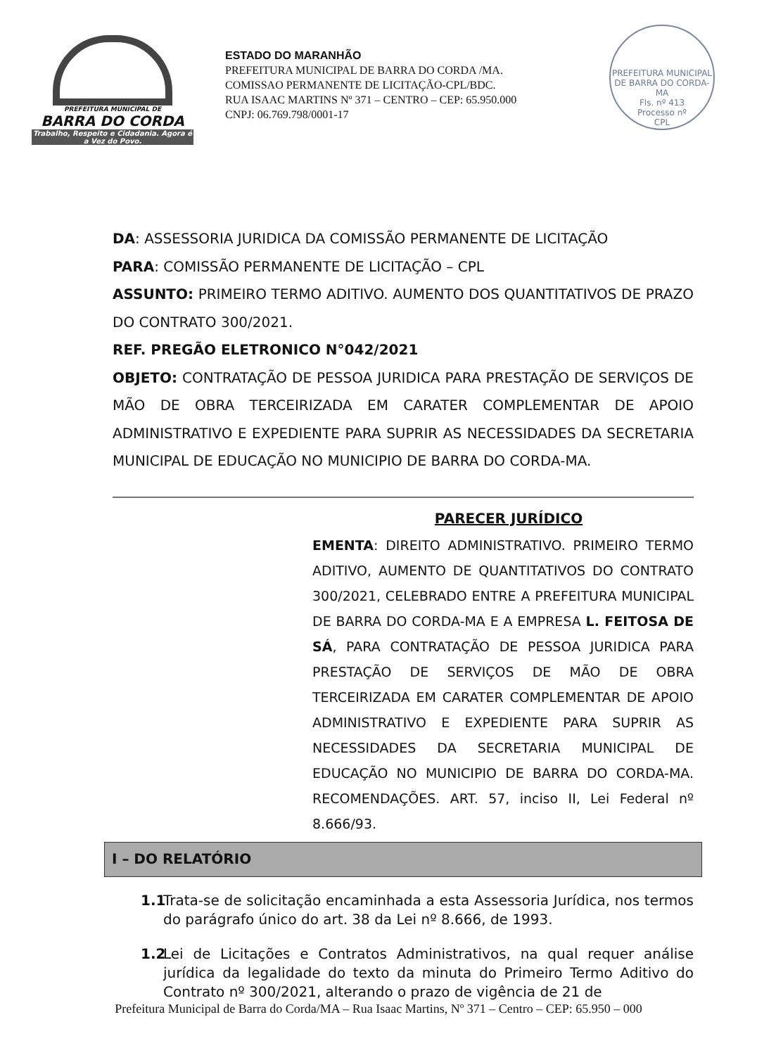PREFEITURA MUNICIPAL DE
BARRA DO CORDA
Trabalho, Respeito e Cidadania. Agora é a Vez do Povo.
ESTADO DO MARANHÃO
PREFEITURA MUNICIPAL DE BARRA DO CORDA /MA.
COMISSAO PERMANENTE DE LICITAÇÃO-CPL/BDC.
RUA ISAAC MARTINS Nº 371 – CENTRO – CEP: 65.950.000
CNPJ: 06.769.798/0001-17
PREFEITURA MUNICIPAL DE BARRA DO CORDA-MA
Fls. nº 413
Processo nº
CPL
DA: ASSESSORIA JURIDICA DA COMISSÃO PERMANENTE DE LICITAÇÃO
PARA: COMISSÃO PERMANENTE DE LICITAÇÃO – CPL
ASSUNTO: PRIMEIRO TERMO ADITIVO. AUMENTO DOS QUANTITATIVOS DE PRAZO DO CONTRATO 300/2021.
REF. PREGÃO ELETRONICO N°042/2021
OBJETO: CONTRATAÇÃO DE PESSOA JURIDICA PARA PRESTAÇÃO DE SERVIÇOS DE MÃO DE OBRA TERCEIRIZADA EM CARATER COMPLEMENTAR DE APOIO ADMINISTRATIVO E EXPEDIENTE PARA SUPRIR AS NECESSIDADES DA SECRETARIA MUNICIPAL DE EDUCAÇÃO NO MUNICIPIO DE BARRA DO CORDA-MA.
PARECER JURÍDICO
EMENTA: DIREITO ADMINISTRATIVO. PRIMEIRO TERMO ADITIVO, AUMENTO DE QUANTITATIVOS DO CONTRATO 300/2021, CELEBRADO ENTRE A PREFEITURA MUNICIPAL DE BARRA DO CORDA-MA E A EMPRESA L. FEITOSA DE SÁ, PARA CONTRATAÇÃO DE PESSOA JURIDICA PARA PRESTAÇÃO DE SERVIÇOS DE MÃO DE OBRA TERCEIRIZADA EM CARATER COMPLEMENTAR DE APOIO ADMINISTRATIVO E EXPEDIENTE PARA SUPRIR AS NECESSIDADES DA SECRETARIA MUNICIPAL DE EDUCAÇÃO NO MUNICIPIO DE BARRA DO CORDA-MA. RECOMENDAÇÕES. ART. 57, inciso II, Lei Federal nº 8.666/93.
I – DO RELATÓRIO
1.1 Trata-se de solicitação encaminhada a esta Assessoria Jurídica, nos termos do parágrafo único do art. 38 da Lei nº 8.666, de 1993.
1.2 Lei de Licitações e Contratos Administrativos, na qual requer análise jurídica da legalidade do texto da minuta do Primeiro Termo Aditivo do Contrato nº 300/2021, alterando o prazo de vigência de 21 de
Prefeitura Municipal de Barra do Corda/MA – Rua Isaac Martins, Nº 371 – Centro – CEP: 65.950 – 000